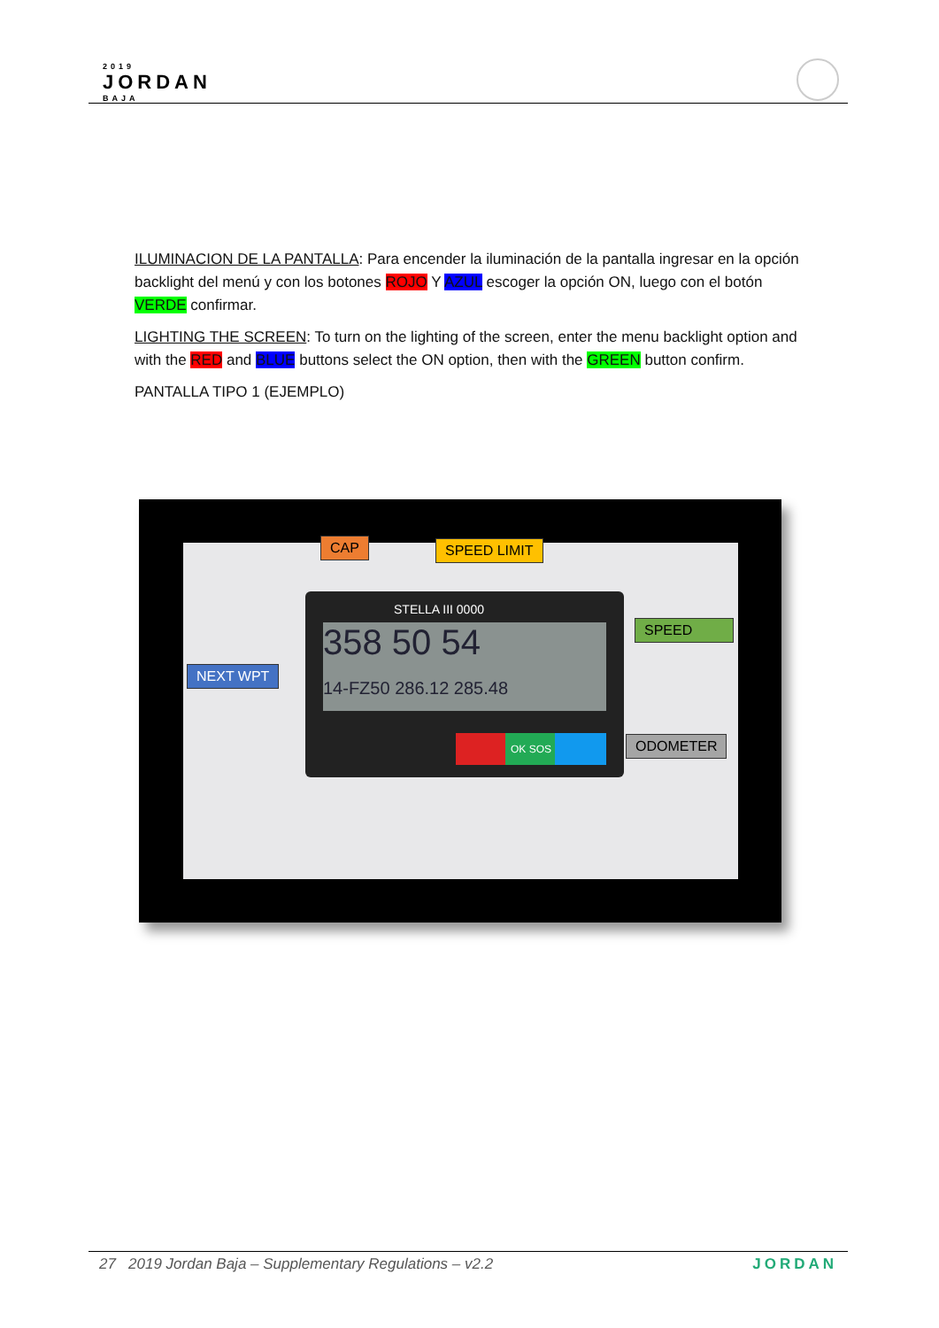2019
JORDAN
BAJA
ILUMINACION DE LA PANTALLA: Para encender la iluminación de la pantalla ingresar en la opción backlight del menú y con los botones ROJO Y AZUL escoger la opción ON, luego con el botón VERDE confirmar.
LIGHTING THE SCREEN: To turn on the lighting of the screen, enter the menu backlight option and with the RED and BLUE buttons select the ON option, then with the GREEN button confirm.
PANTALLA TIPO 1 (EJEMPLO)
STELLA III 0000
358 50 54
14-FZ50 286.12 285.48
OK SOS
CAP SPEED LIMIT
SPEED
NEXT WPT
ODOMETER
27 2019 Jordan Baja – Supplementary Regulations – v2.2 JORDAN